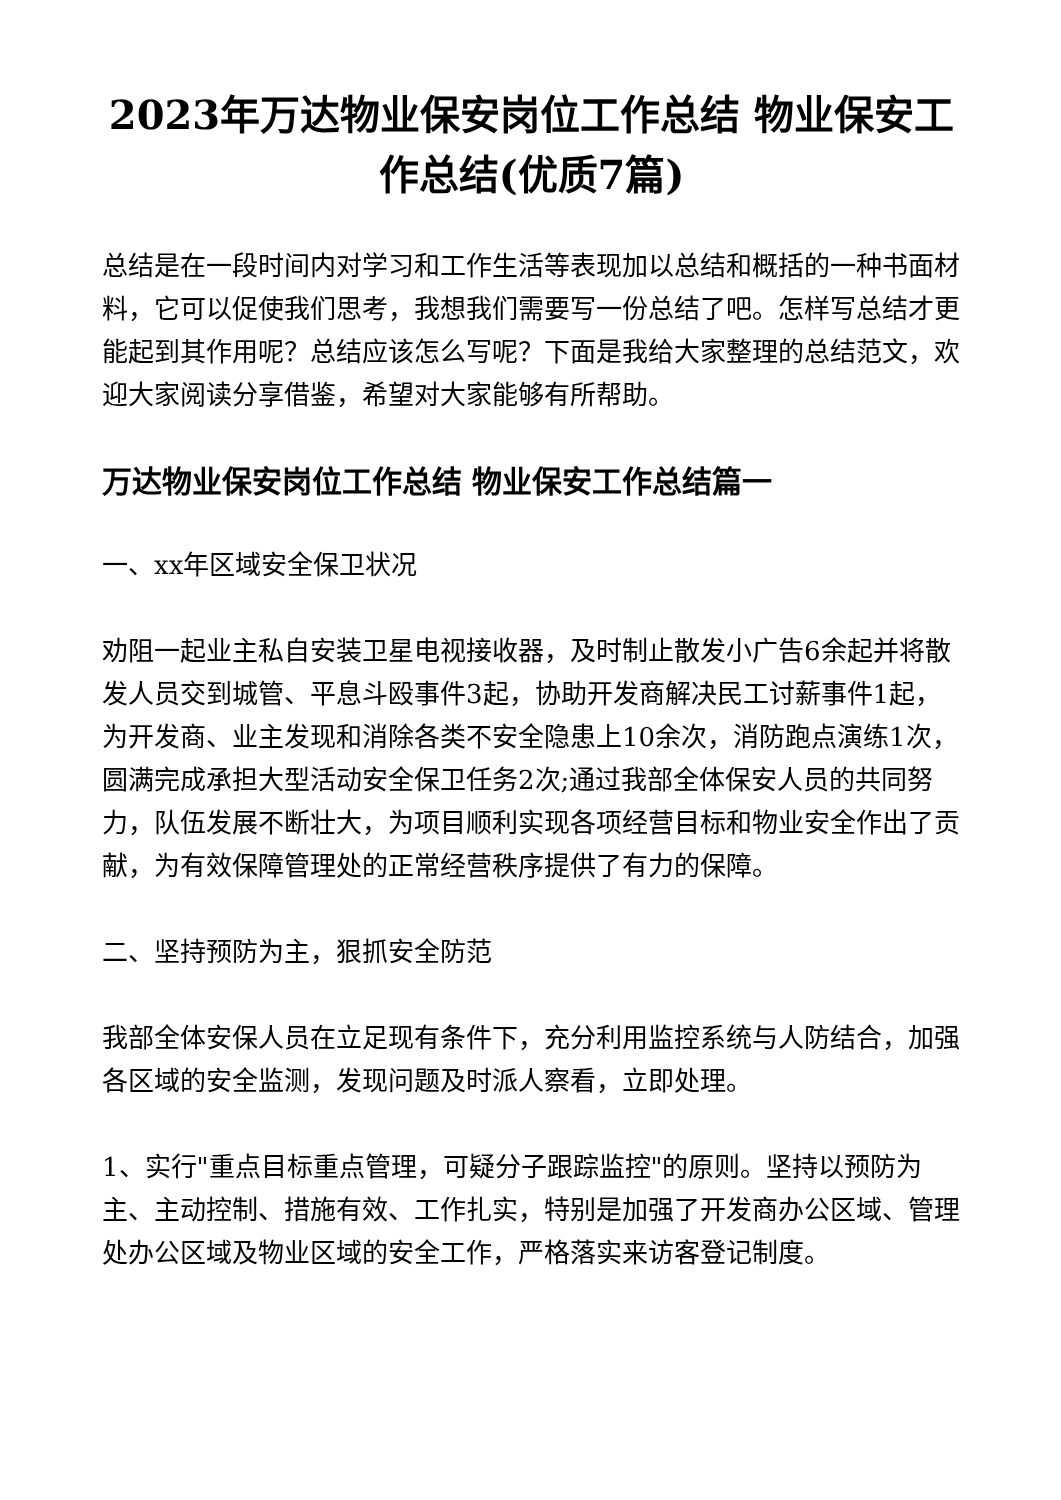2023年万达物业保安岗位工作总结 物业保安工作总结(优质7篇)
总结是在一段时间内对学习和工作生活等表现加以总结和概括的一种书面材料，它可以促使我们思考，我想我们需要写一份总结了吧。怎样写总结才更能起到其作用呢？总结应该怎么写呢？下面是我给大家整理的总结范文，欢迎大家阅读分享借鉴，希望对大家能够有所帮助。
万达物业保安岗位工作总结 物业保安工作总结篇一
一、xx年区域安全保卫状况
劝阻一起业主私自安装卫星电视接收器，及时制止散发小广告6余起并将散发人员交到城管、平息斗殴事件3起，协助开发商解决民工讨薪事件1起，为开发商、业主发现和消除各类不安全隐患上10余次，消防跑点演练1次，圆满完成承担大型活动安全保卫任务2次;通过我部全体保安人员的共同努力，队伍发展不断壮大，为项目顺利实现各项经营目标和物业安全作出了贡献，为有效保障管理处的正常经营秩序提供了有力的保障。
二、坚持预防为主，狠抓安全防范
我部全体安保人员在立足现有条件下，充分利用监控系统与人防结合，加强各区域的安全监测，发现问题及时派人察看，立即处理。
1、实行"重点目标重点管理，可疑分子跟踪监控"的原则。坚持以预防为主、主动控制、措施有效、工作扎实，特别是加强了开发商办公区域、管理处办公区域及物业区域的安全工作，严格落实来访客登记制度。